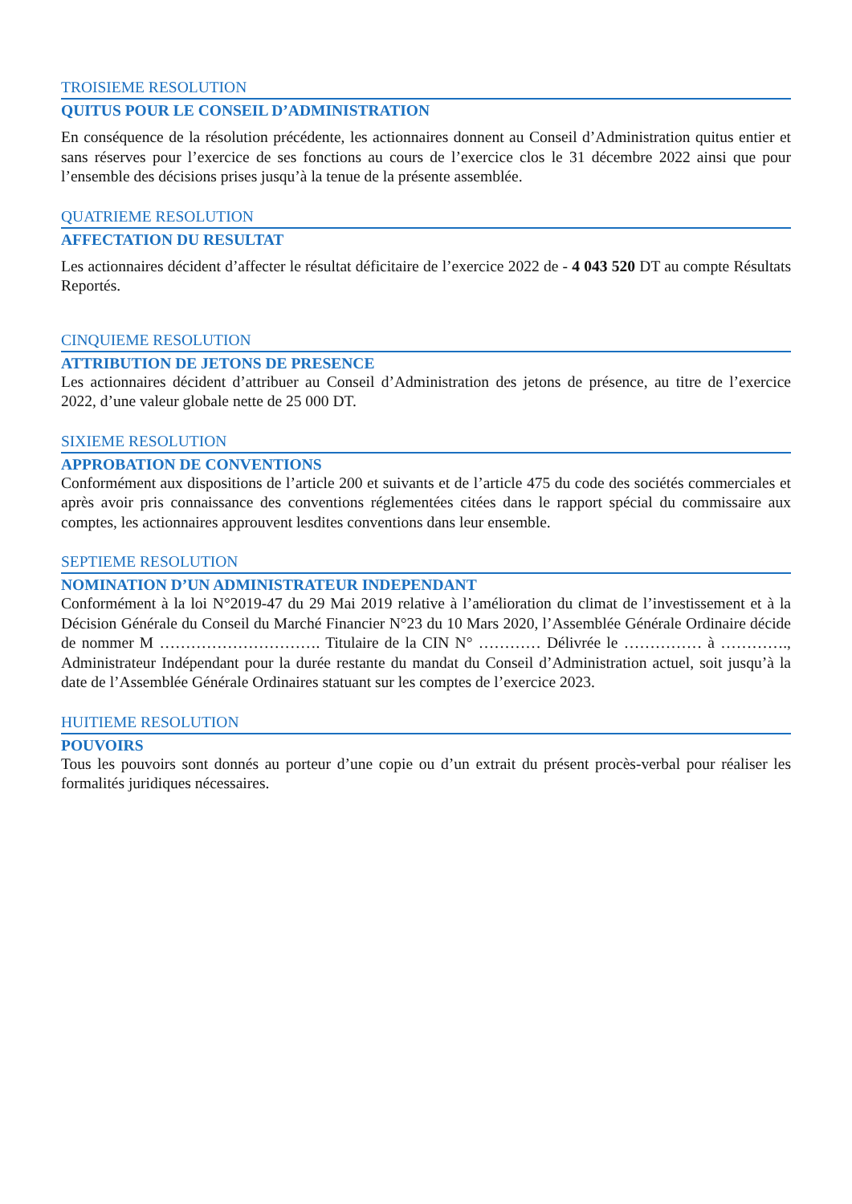TROISIEME RESOLUTION
QUITUS POUR LE CONSEIL D’ADMINISTRATION
En conséquence de la résolution précédente, les actionnaires donnent au Conseil d’Administration quitus entier et sans réserves pour l’exercice de ses fonctions au cours de l’exercice clos le 31 décembre 2022 ainsi que pour l’ensemble des décisions prises jusqu’à la tenue de la présente assemblée.
QUATRIEME RESOLUTION
AFFECTATION DU RESULTAT
Les actionnaires décident d’affecter le résultat déficitaire de l’exercice 2022 de - 4 043 520 DT au compte Résultats Reportés.
CINQUIEME RESOLUTION
ATTRIBUTION DE JETONS DE PRESENCE
Les actionnaires décident d’attribuer au Conseil d’Administration des jetons de présence, au titre de l’exercice 2022, d’une valeur globale nette de 25 000 DT.
SIXIEME RESOLUTION
APPROBATION DE CONVENTIONS
Conformément aux dispositions de l’article 200 et suivants et de l’article 475 du code des sociétés commerciales et après avoir pris connaissance des conventions réglementées citées dans le rapport spécial du commissaire aux comptes, les actionnaires approuvent lesdites conventions dans leur ensemble.
SEPTIEME RESOLUTION
NOMINATION D’UN ADMINISTRATEUR INDEPENDANT
Conformément à la loi N°2019-47 du 29 Mai 2019 relative à l’amélioration du climat de l’investissement et à la Décision Générale du Conseil du Marché Financier N°23 du 10 Mars 2020, l’Assemblée Générale Ordinaire décide de nommer M …………………………. Titulaire de la CIN N° ………… Délivrée le …………… à …………., Administrateur Indépendant pour la durée restante du mandat du Conseil d’Administration actuel, soit jusqu’à la date de l’Assemblée Générale Ordinaires statuant sur les comptes de l’exercice 2023.
HUITIEME RESOLUTION
POUVOIRS
Tous les pouvoirs sont donnés au porteur d’une copie ou d’un extrait du présent procès-verbal pour réaliser les formalités juridiques nécessaires.